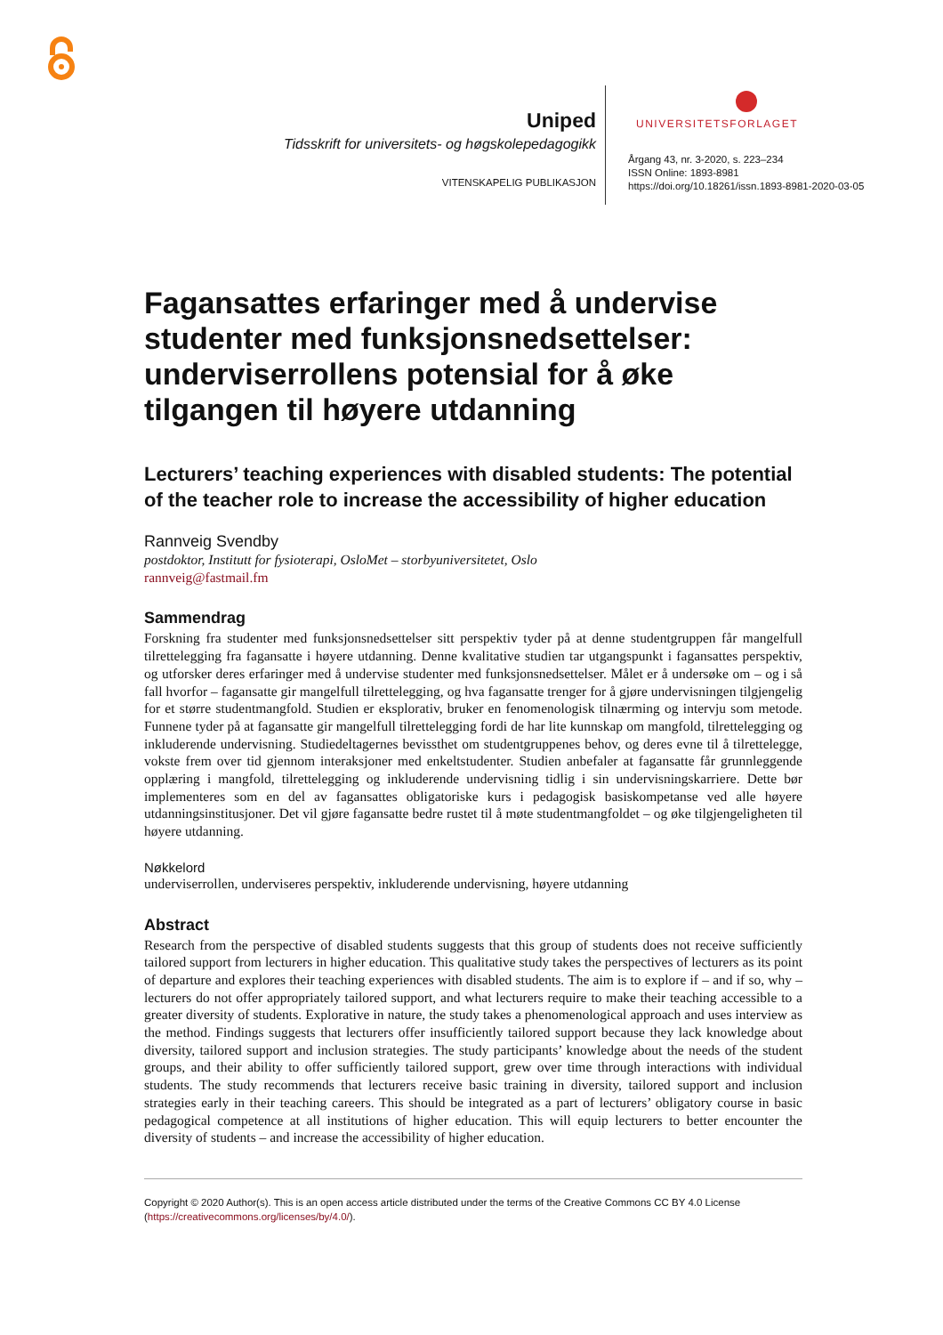Uniped
Tidsskrift for universitets- og høgskolepedagogikk
VITENSKAPELIG PUBLIKASJON
UNIVERSITETSFORLAGET
Årgang 43, nr. 3-2020, s. 223–234
ISSN Online: 1893-8981
https://doi.org/10.18261/issn.1893-8981-2020-03-05
Fagansattes erfaringer med å undervise studenter med funksjonsnedsettelser: underviserrollens potensial for å øke tilgangen til høyere utdanning
Lecturers’ teaching experiences with disabled students: The potential of the teacher role to increase the accessibility of higher education
Rannveig Svendby
postdoktor, Institutt for fysioterapi, OsloMet – storbyuniversitetet, Oslo
rannveig@fastmail.fm
Sammendrag
Forskning fra studenter med funksjonsnedsettelser sitt perspektiv tyder på at denne studentgruppen får mangelfull tilrettelegging fra fagansatte i høyere utdanning. Denne kvalitative studien tar utgangspunkt i fagansattes perspektiv, og utforsker deres erfaringer med å undervise studenter med funksjonsnedsettelser. Målet er å undersøke om – og i så fall hvorfor – fagansatte gir mangelfull tilrettelegging, og hva fagansatte trenger for å gjøre undervisningen tilgjengelig for et større studentmangfold. Studien er eksplorativ, bruker en fenomenologisk tilnærming og intervju som metode. Funnene tyder på at fagansatte gir mangelfull tilrettelegging fordi de har lite kunnskap om mangfold, tilrettelegging og inkluderende undervisning. Studiedeltagernes bevissthet om studentgruppenes behov, og deres evne til å tilrettelegge, vokste frem over tid gjennom interaksjoner med enkeltstudenter. Studien anbefaler at fagansatte får grunnleggende opplæring i mangfold, tilrettelegging og inkluderende undervisning tidlig i sin undervisningskarriere. Dette bør implementeres som en del av fagansattes obligatoriske kurs i pedagogisk basiskompetanse ved alle høyere utdanningsinstitusjoner. Det vil gjøre fagansatte bedre rustet til å møte studentmangfoldet – og øke tilgjengeligheten til høyere utdanning.
Nøkkelord
underviserrollen, underviseres perspektiv, inkluderende undervisning, høyere utdanning
Abstract
Research from the perspective of disabled students suggests that this group of students does not receive sufficiently tailored support from lecturers in higher education. This qualitative study takes the perspectives of lecturers as its point of departure and explores their teaching experiences with disabled students. The aim is to explore if – and if so, why – lecturers do not offer appropriately tailored support, and what lecturers require to make their teaching accessible to a greater diversity of students. Explorative in nature, the study takes a phenomenological approach and uses interview as the method. Findings suggests that lecturers offer insufficiently tailored support because they lack knowledge about diversity, tailored support and inclusion strategies. The study participants’ knowledge about the needs of the student groups, and their ability to offer sufficiently tailored support, grew over time through interactions with individual students. The study recommends that lecturers receive basic training in diversity, tailored support and inclusion strategies early in their teaching careers. This should be integrated as a part of lecturers’ obligatory course in basic pedagogical competence at all institutions of higher education. This will equip lecturers to better encounter the diversity of students – and increase the accessibility of higher education.
Copyright © 2020 Author(s). This is an open access article distributed under the terms of the Creative Commons CC BY 4.0 License (https://creativecommons.org/licenses/by/4.0/).